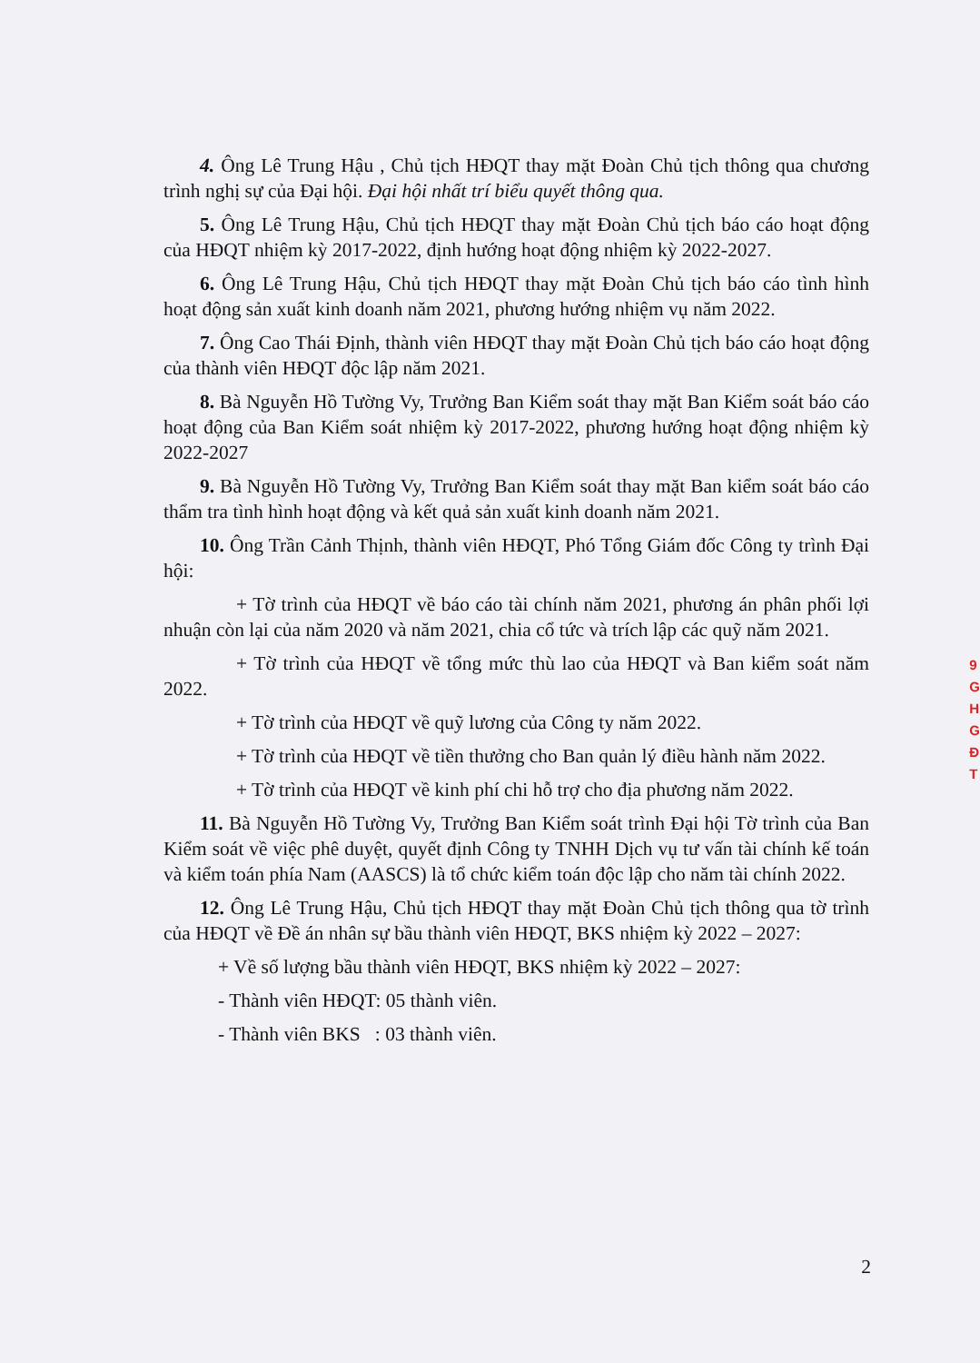4. Ông Lê Trung Hậu , Chủ tịch HĐQT thay mặt Đoàn Chủ tịch thông qua chương trình nghị sự của Đại hội. Đại hội nhất trí biểu quyết thông qua.
5. Ông Lê Trung Hậu, Chủ tịch HĐQT thay mặt Đoàn Chủ tịch báo cáo hoạt động của HĐQT nhiệm kỳ 2017-2022, định hướng hoạt động nhiệm kỳ 2022-2027.
6. Ông Lê Trung Hậu, Chủ tịch HĐQT thay mặt Đoàn Chủ tịch báo cáo tình hình hoạt động sản xuất kinh doanh năm 2021, phương hướng nhiệm vụ năm 2022.
7. Ông Cao Thái Định, thành viên HĐQT thay mặt Đoàn Chủ tịch báo cáo hoạt động của thành viên HĐQT độc lập năm 2021.
8. Bà Nguyễn Hồ Tường Vy, Trưởng Ban Kiểm soát thay mặt Ban Kiểm soát báo cáo hoạt động của Ban Kiểm soát nhiệm kỳ 2017-2022, phương hướng hoạt động nhiệm kỳ 2022-2027
9. Bà Nguyễn Hồ Tường Vy, Trưởng Ban Kiểm soát thay mặt Ban kiểm soát báo cáo thẩm tra tình hình hoạt động và kết quả sản xuất kinh doanh năm 2021.
10. Ông Trần Cảnh Thịnh, thành viên HĐQT, Phó Tổng Giám đốc Công ty trình Đại hội:
+ Tờ trình của HĐQT về báo cáo tài chính năm 2021, phương án phân phối lợi nhuận còn lại của năm 2020 và năm 2021, chia cổ tức và trích lập các quỹ năm 2021.
+ Tờ trình của HĐQT về tổng mức thù lao của HĐQT và Ban kiểm soát năm 2022.
+ Tờ trình của HĐQT về quỹ lương của Công ty năm 2022.
+ Tờ trình của HĐQT về tiền thưởng cho Ban quản lý điều hành năm 2022.
+ Tờ trình của HĐQT về kinh phí chi hỗ trợ cho địa phương năm 2022.
11. Bà Nguyễn Hồ Tường Vy, Trưởng Ban Kiểm soát trình Đại hội Tờ trình của Ban Kiểm soát về việc phê duyệt, quyết định Công ty TNHH Dịch vụ tư vấn tài chính kế toán và kiểm toán phía Nam (AASCS) là tổ chức kiểm toán độc lập cho năm tài chính 2022.
12. Ông Lê Trung Hậu, Chủ tịch HĐQT thay mặt Đoàn Chủ tịch thông qua tờ trình của HĐQT về Đề án nhân sự bầu thành viên HĐQT, BKS nhiệm kỳ 2022 – 2027:
+ Về số lượng bầu thành viên HĐQT, BKS nhiệm kỳ 2022 – 2027:
- Thành viên HĐQT: 05 thành viên.
- Thành viên BKS : 03 thành viên.
2
9
G
H
G
Đ
T